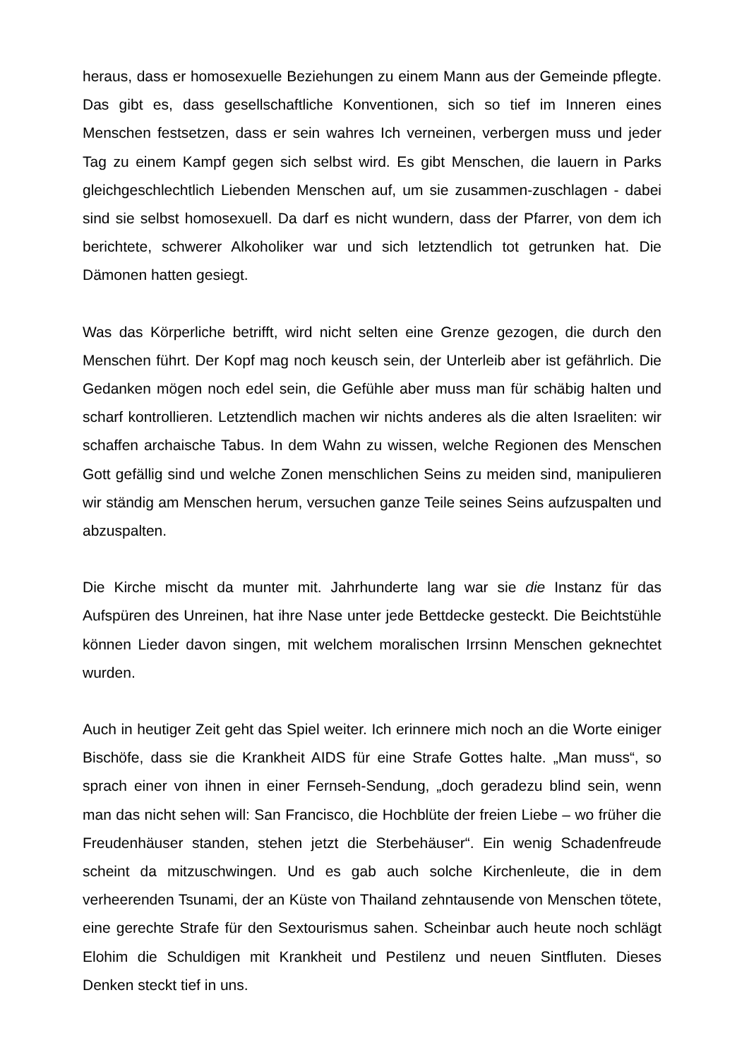heraus, dass er homosexuelle Beziehungen zu einem Mann aus der Gemeinde pflegte. Das gibt es, dass gesellschaftliche Konventionen, sich so tief im Inneren eines Menschen festsetzen, dass er sein wahres Ich verneinen, verbergen muss und jeder Tag zu einem Kampf gegen sich selbst wird. Es gibt Menschen, die lauern in Parks gleichgeschlechtlich Liebenden Menschen auf, um sie zusammen-zuschlagen - dabei sind sie selbst homosexuell. Da darf es nicht wundern, dass der Pfarrer, von dem ich berichtete, schwerer Alkoholiker war und sich letztendlich tot getrunken hat. Die Dämonen hatten gesiegt.
Was das Körperliche betrifft, wird nicht selten eine Grenze gezogen, die durch den Menschen führt. Der Kopf mag noch keusch sein, der Unterleib aber ist gefährlich. Die Gedanken mögen noch edel sein, die Gefühle aber muss man für schäbig halten und scharf kontrollieren. Letztendlich machen wir nichts anderes als die alten Israeliten: wir schaffen archaische Tabus. In dem Wahn zu wissen, welche Regionen des Menschen Gott gefällig sind und welche Zonen menschlichen Seins zu meiden sind, manipulieren wir ständig am Menschen herum, versuchen ganze Teile seines Seins aufzuspalten und abzuspalten.
Die Kirche mischt da munter mit. Jahrhunderte lang war sie die Instanz für das Aufspüren des Unreinen, hat ihre Nase unter jede Bettdecke gesteckt. Die Beichtstühle können Lieder davon singen, mit welchem moralischen Irrsinn Menschen geknechtet wurden.
Auch in heutiger Zeit geht das Spiel weiter. Ich erinnere mich noch an die Worte einiger Bischöfe, dass sie die Krankheit AIDS für eine Strafe Gottes halte. „Man muss“, so sprach einer von ihnen in einer Fernseh-Sendung, „doch geradezu blind sein, wenn man das nicht sehen will: San Francisco, die Hochblüte der freien Liebe – wo früher die Freudenhäuser standen, stehen jetzt die Sterbehäuser“. Ein wenig Schadenfreude scheint da mitzuschwingen. Und es gab auch solche Kirchenleute, die in dem verheerenden Tsunami, der an Küste von Thailand zehntausende von Menschen tötete, eine gerechte Strafe für den Sextourismus sahen. Scheinbar auch heute noch schlägt Elohim die Schuldigen mit Krankheit und Pestilenz und neuen Sintfluten. Dieses Denken steckt tief in uns.